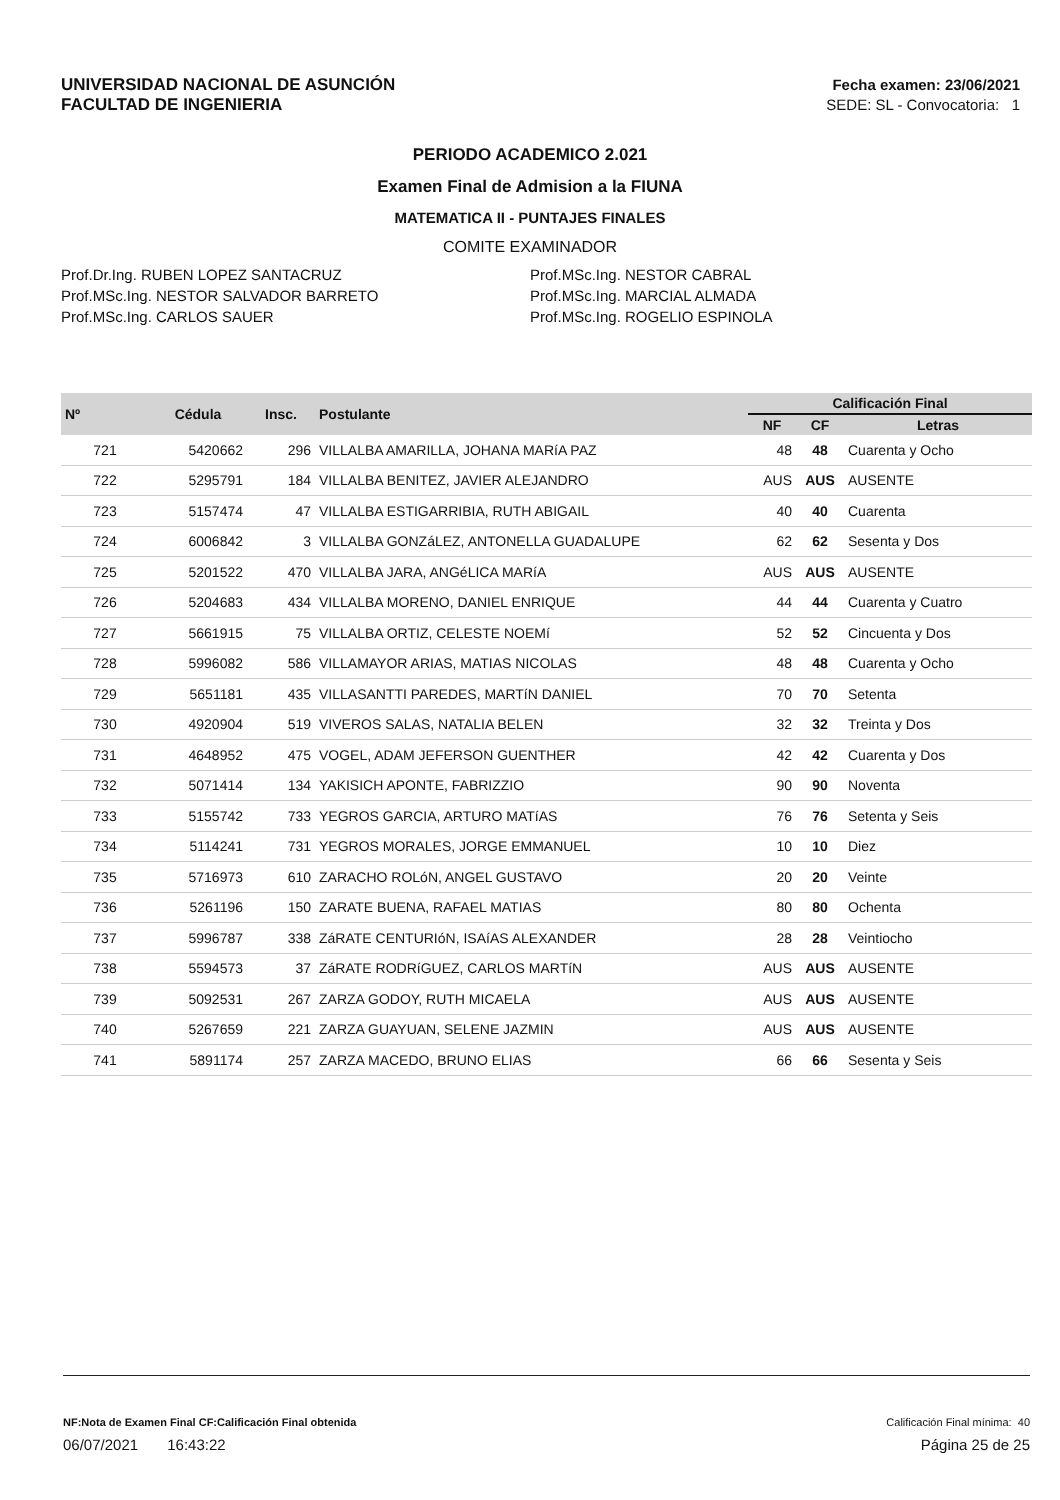UNIVERSIDAD NACIONAL DE ASUNCIÓN
FACULTAD DE INGENIERIA
Fecha examen: 23/06/2021
SEDE: SL - Convocatoria: 1
PERIODO ACADEMICO 2.021
Examen Final de Admision a la FIUNA
MATEMATICA II - PUNTAJES FINALES
COMITE EXAMINADOR
Prof.Dr.Ing. RUBEN LOPEZ SANTACRUZ
Prof.MSc.Ing. NESTOR SALVADOR BARRETO
Prof.MSc.Ing. CARLOS SAUER
Prof.MSc.Ing. NESTOR CABRAL
Prof.MSc.Ing. MARCIAL ALMADA
Prof.MSc.Ing. ROGELIO ESPINOLA
| Nº | Cédula | Insc. | Postulante | Calificación Final | | |
| --- | --- | --- | --- | --- | --- | --- |
| | | | | NF | CF | Letras |
| 721 | 5420662 | 296 | VILLALBA AMARILLA, JOHANA MARíA PAZ | 48 | 48 | Cuarenta y Ocho |
| 722 | 5295791 | 184 | VILLALBA BENITEZ, JAVIER ALEJANDRO | AUS | AUS | AUSENTE |
| 723 | 5157474 | 47 | VILLALBA ESTIGARRIBIA, RUTH ABIGAIL | 40 | 40 | Cuarenta |
| 724 | 6006842 | 3 | VILLALBA GONZáLEZ, ANTONELLA GUADALUPE | 62 | 62 | Sesenta y Dos |
| 725 | 5201522 | 470 | VILLALBA JARA, ANGéLICA MARíA | AUS | AUS | AUSENTE |
| 726 | 5204683 | 434 | VILLALBA MORENO, DANIEL ENRIQUE | 44 | 44 | Cuarenta y Cuatro |
| 727 | 5661915 | 75 | VILLALBA ORTIZ, CELESTE NOEMí | 52 | 52 | Cincuenta y Dos |
| 728 | 5996082 | 586 | VILLAMAYOR ARIAS, MATIAS NICOLAS | 48 | 48 | Cuarenta y Ocho |
| 729 | 5651181 | 435 | VILLASANTTI PAREDES, MARTíN DANIEL | 70 | 70 | Setenta |
| 730 | 4920904 | 519 | VIVEROS SALAS, NATALIA BELEN | 32 | 32 | Treinta y Dos |
| 731 | 4648952 | 475 | VOGEL, ADAM JEFERSON GUENTHER | 42 | 42 | Cuarenta y Dos |
| 732 | 5071414 | 134 | YAKISICH APONTE, FABRIZZIO | 90 | 90 | Noventa |
| 733 | 5155742 | 733 | YEGROS GARCIA, ARTURO MATíAS | 76 | 76 | Setenta y Seis |
| 734 | 5114241 | 731 | YEGROS MORALES, JORGE EMMANUEL | 10 | 10 | Diez |
| 735 | 5716973 | 610 | ZARACHO ROLóN, ANGEL GUSTAVO | 20 | 20 | Veinte |
| 736 | 5261196 | 150 | ZARATE BUENA, RAFAEL MATIAS | 80 | 80 | Ochenta |
| 737 | 5996787 | 338 | ZáRATE CENTURIóN, ISAíAS ALEXANDER | 28 | 28 | Veintiocho |
| 738 | 5594573 | 37 | ZáRATE RODRíGUEZ, CARLOS MARTíN | AUS | AUS | AUSENTE |
| 739 | 5092531 | 267 | ZARZA GODOY, RUTH MICAELA | AUS | AUS | AUSENTE |
| 740 | 5267659 | 221 | ZARZA GUAYUAN, SELENE JAZMIN | AUS | AUS | AUSENTE |
| 741 | 5891174 | 257 | ZARZA MACEDO, BRUNO ELIAS | 66 | 66 | Sesenta y Seis |
NF:Nota de Examen Final CF:Calificación Final obtenida Calificación Final mínima: 40
06/07/2021 16:43:22 Página 25 de 25